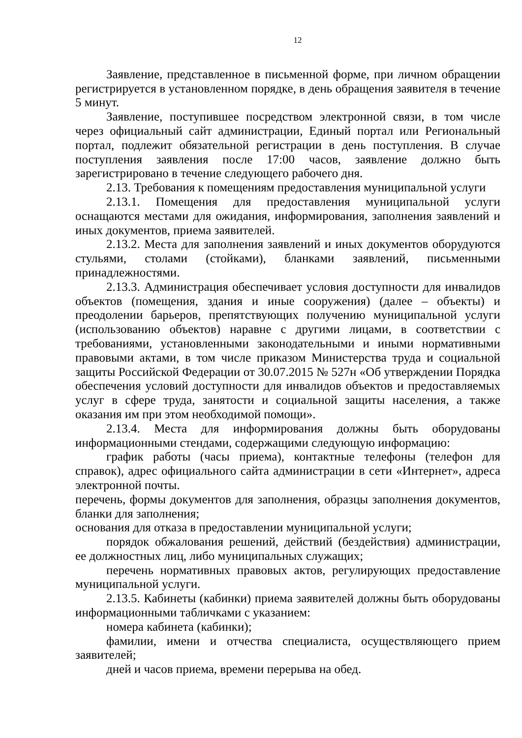12
Заявление, представленное в письменной форме, при личном обращении регистрируется в установленном порядке, в день обращения заявителя в течение 5 минут.
Заявление, поступившее посредством электронной связи, в том числе через официальный сайт администрации, Единый портал или Региональный портал, подлежит обязательной регистрации в день поступления. В случае поступления заявления после 17:00 часов, заявление должно быть зарегистрировано в течение следующего рабочего дня.
2.13. Требования к помещениям предоставления муниципальной услуги
2.13.1. Помещения для предоставления муниципальной услуги оснащаются местами для ожидания, информирования, заполнения заявлений и иных документов, приема заявителей.
2.13.2. Места для заполнения заявлений и иных документов оборудуются стульями, столами (стойками), бланками заявлений, письменными принадлежностями.
2.13.3. Администрация обеспечивает условия доступности для инвалидов объектов (помещения, здания и иные сооружения) (далее – объекты) и преодолении барьеров, препятствующих получению муниципальной услуги (использованию объектов) наравне с другими лицами, в соответствии с требованиями, установленными законодательными и иными нормативными правовыми актами, в том числе приказом Министерства труда и социальной защиты Российской Федерации от 30.07.2015 № 527н «Об утверждении Порядка обеспечения условий доступности для инвалидов объектов и предоставляемых услуг в сфере труда, занятости и социальной защиты населения, а также оказания им при этом необходимой помощи».
2.13.4. Места для информирования должны быть оборудованы информационными стендами, содержащими следующую информацию:
график работы (часы приема), контактные телефоны (телефон для справок), адрес официального сайта администрации в сети «Интернет», адреса электронной почты.
перечень, формы документов для заполнения, образцы заполнения документов, бланки для заполнения;
основания для отказа в предоставлении муниципальной услуги;
порядок обжалования решений, действий (бездействия) администрации, ее должностных лиц, либо муниципальных служащих;
перечень нормативных правовых актов, регулирующих предоставление муниципальной услуги.
2.13.5. Кабинеты (кабинки) приема заявителей должны быть оборудованы информационными табличками с указанием:
номера кабинета (кабинки);
фамилии, имени и отчества специалиста, осуществляющего прием заявителей;
дней и часов приема, времени перерыва на обед.